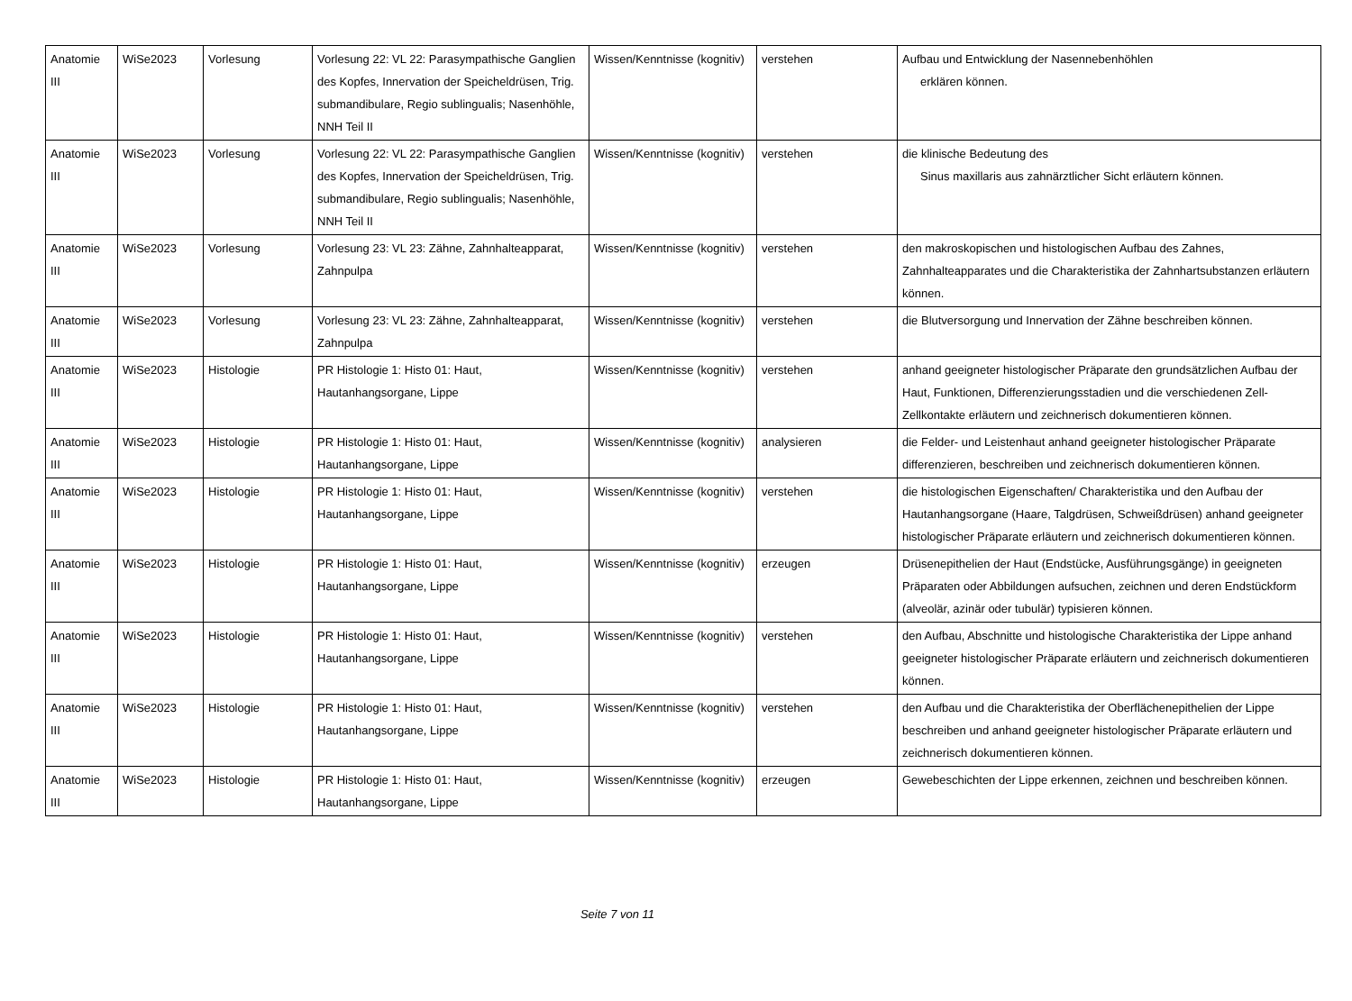| Anatomie III | WiSe2023 | Vorlesung | Vorlesung 22: VL 22: Parasympathische Ganglien des Kopfes, Innervation der Speicheldrüsen, Trig. submandibulare, Regio sublingualis; Nasenhöhle, NNH Teil II | Wissen/Kenntnisse (kognitiv) | verstehen | Aufbau und Entwicklung der Nasennebenhöhlen erklären können. |
| Anatomie III | WiSe2023 | Vorlesung | Vorlesung 22: VL 22: Parasympathische Ganglien des Kopfes, Innervation der Speicheldrüsen, Trig. submandibulare, Regio sublingualis; Nasenhöhle, NNH Teil II | Wissen/Kenntnisse (kognitiv) | verstehen | die klinische Bedeutung des Sinus maxillaris aus zahnärztlicher Sicht erläutern können. |
| Anatomie III | WiSe2023 | Vorlesung | Vorlesung 23: VL 23: Zähne, Zahnhalteapparat, Zahnpulpa | Wissen/Kenntnisse (kognitiv) | verstehen | den makroskopischen und histologischen Aufbau des Zahnes, Zahnhalteapparates und die Charakteristika der Zahnhartsubstanzen erläutern können. |
| Anatomie III | WiSe2023 | Vorlesung | Vorlesung 23: VL 23: Zähne, Zahnhalteapparat, Zahnpulpa | Wissen/Kenntnisse (kognitiv) | verstehen | die Blutversorgung und Innervation der Zähne beschreiben können. |
| Anatomie III | WiSe2023 | Histologie | PR Histologie 1: Histo 01: Haut, Hautanhangsorgane, Lippe | Wissen/Kenntnisse (kognitiv) | verstehen | anhand geeigneter histologischer Präparate den grundsätzlichen Aufbau der Haut, Funktionen, Differenzierungsstadien und die verschiedenen Zell-Zellkontakte erläutern und zeichnerisch dokumentieren können. |
| Anatomie III | WiSe2023 | Histologie | PR Histologie 1: Histo 01: Haut, Hautanhangsorgane, Lippe | Wissen/Kenntnisse (kognitiv) | analysieren | die Felder- und Leistenhaut anhand geeigneter histologischer Präparate differenzieren, beschreiben und zeichnerisch dokumentieren können. |
| Anatomie III | WiSe2023 | Histologie | PR Histologie 1: Histo 01: Haut, Hautanhangsorgane, Lippe | Wissen/Kenntnisse (kognitiv) | verstehen | die histologischen Eigenschaften/ Charakteristika und den Aufbau der Hautanhangsorgane (Haare, Talgdrüsen, Schweißdrüsen) anhand geeigneter histologischer Präparate erläutern und zeichnerisch dokumentieren können. |
| Anatomie III | WiSe2023 | Histologie | PR Histologie 1: Histo 01: Haut, Hautanhangsorgane, Lippe | Wissen/Kenntnisse (kognitiv) | erzeugen | Drüsenepithelien der Haut (Endstücke, Ausführungsgänge) in geeigneten Präparaten oder Abbildungen aufsuchen, zeichnen und deren Endstückform (alveolär, azinär oder tubulär) typisieren können. |
| Anatomie III | WiSe2023 | Histologie | PR Histologie 1: Histo 01: Haut, Hautanhangsorgane, Lippe | Wissen/Kenntnisse (kognitiv) | verstehen | den Aufbau, Abschnitte und histologische Charakteristika der Lippe anhand geeigneter histologischer Präparate erläutern und zeichnerisch dokumentieren können. |
| Anatomie III | WiSe2023 | Histologie | PR Histologie 1: Histo 01: Haut, Hautanhangsorgane, Lippe | Wissen/Kenntnisse (kognitiv) | verstehen | den Aufbau und die Charakteristika der Oberflächenepithelien der Lippe beschreiben und anhand geeigneter histologischer Präparate erläutern und zeichnerisch dokumentieren können. |
| Anatomie III | WiSe2023 | Histologie | PR Histologie 1: Histo 01: Haut, Hautanhangsorgane, Lippe | Wissen/Kenntnisse (kognitiv) | erzeugen | Gewebeschichten der Lippe erkennen, zeichnen und beschreiben können. |
Seite 7 von 11